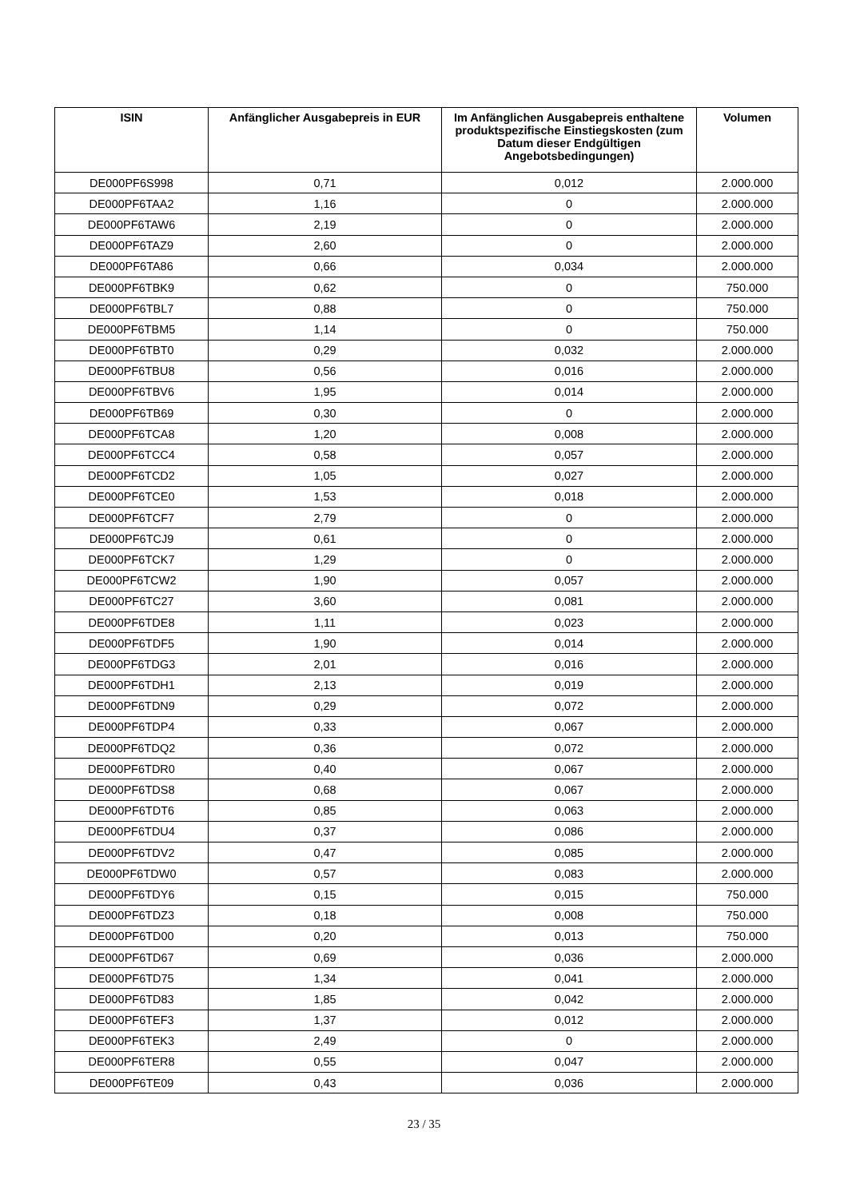| ISIN | Anfänglicher Ausgabepreis in EUR | Im Anfänglichen Ausgabepreis enthaltene produktspezifische Einstiegskosten (zum Datum dieser Endgültigen Angebotsbedingungen) | Volumen |
| --- | --- | --- | --- |
| DE000PF6S998 | 0,71 | 0,012 | 2.000.000 |
| DE000PF6TAA2 | 1,16 | 0 | 2.000.000 |
| DE000PF6TAW6 | 2,19 | 0 | 2.000.000 |
| DE000PF6TAZ9 | 2,60 | 0 | 2.000.000 |
| DE000PF6TA86 | 0,66 | 0,034 | 2.000.000 |
| DE000PF6TBK9 | 0,62 | 0 | 750.000 |
| DE000PF6TBL7 | 0,88 | 0 | 750.000 |
| DE000PF6TBM5 | 1,14 | 0 | 750.000 |
| DE000PF6TBT0 | 0,29 | 0,032 | 2.000.000 |
| DE000PF6TBU8 | 0,56 | 0,016 | 2.000.000 |
| DE000PF6TBV6 | 1,95 | 0,014 | 2.000.000 |
| DE000PF6TB69 | 0,30 | 0 | 2.000.000 |
| DE000PF6TCA8 | 1,20 | 0,008 | 2.000.000 |
| DE000PF6TCC4 | 0,58 | 0,057 | 2.000.000 |
| DE000PF6TCD2 | 1,05 | 0,027 | 2.000.000 |
| DE000PF6TCE0 | 1,53 | 0,018 | 2.000.000 |
| DE000PF6TCF7 | 2,79 | 0 | 2.000.000 |
| DE000PF6TCJ9 | 0,61 | 0 | 2.000.000 |
| DE000PF6TCK7 | 1,29 | 0 | 2.000.000 |
| DE000PF6TCW2 | 1,90 | 0,057 | 2.000.000 |
| DE000PF6TC27 | 3,60 | 0,081 | 2.000.000 |
| DE000PF6TDE8 | 1,11 | 0,023 | 2.000.000 |
| DE000PF6TDF5 | 1,90 | 0,014 | 2.000.000 |
| DE000PF6TDG3 | 2,01 | 0,016 | 2.000.000 |
| DE000PF6TDH1 | 2,13 | 0,019 | 2.000.000 |
| DE000PF6TDN9 | 0,29 | 0,072 | 2.000.000 |
| DE000PF6TDP4 | 0,33 | 0,067 | 2.000.000 |
| DE000PF6TDQ2 | 0,36 | 0,072 | 2.000.000 |
| DE000PF6TDR0 | 0,40 | 0,067 | 2.000.000 |
| DE000PF6TDS8 | 0,68 | 0,067 | 2.000.000 |
| DE000PF6TDT6 | 0,85 | 0,063 | 2.000.000 |
| DE000PF6TDU4 | 0,37 | 0,086 | 2.000.000 |
| DE000PF6TDV2 | 0,47 | 0,085 | 2.000.000 |
| DE000PF6TDW0 | 0,57 | 0,083 | 2.000.000 |
| DE000PF6TDY6 | 0,15 | 0,015 | 750.000 |
| DE000PF6TDZ3 | 0,18 | 0,008 | 750.000 |
| DE000PF6TD00 | 0,20 | 0,013 | 750.000 |
| DE000PF6TD67 | 0,69 | 0,036 | 2.000.000 |
| DE000PF6TD75 | 1,34 | 0,041 | 2.000.000 |
| DE000PF6TD83 | 1,85 | 0,042 | 2.000.000 |
| DE000PF6TEF3 | 1,37 | 0,012 | 2.000.000 |
| DE000PF6TEK3 | 2,49 | 0 | 2.000.000 |
| DE000PF6TER8 | 0,55 | 0,047 | 2.000.000 |
| DE000PF6TE09 | 0,43 | 0,036 | 2.000.000 |
23 / 35